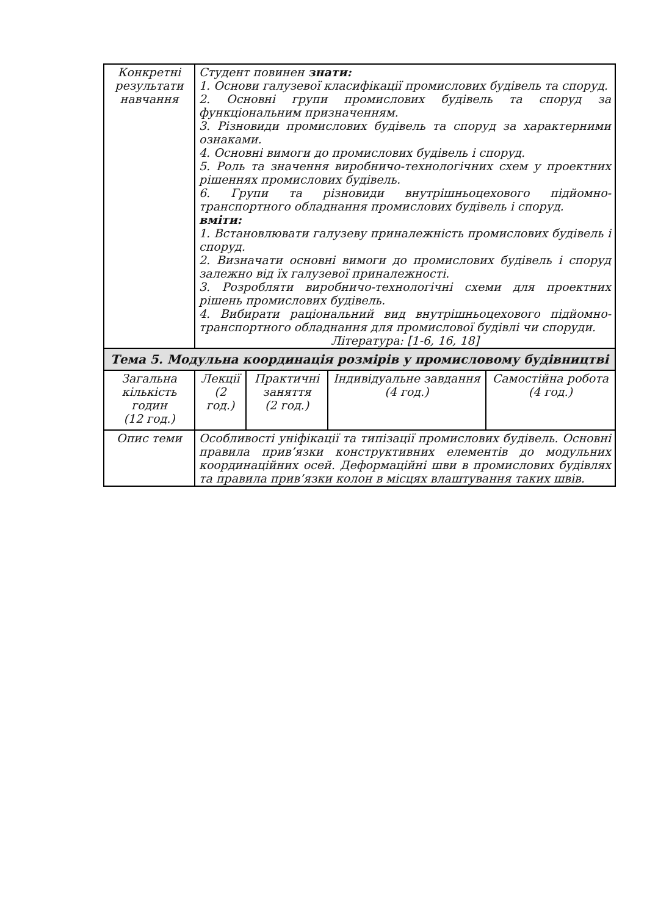| Конкретні результати навчання | Студент повинен знати: 1. Основи галузевої класифікації промислових будівель та споруд. 2. Основні групи промислових будівель та споруд за функціональним призначенням. 3. Різновиди промислових будівель та споруд за характерними ознаками. 4. Основні вимоги до промислових будівель і споруд. 5. Роль та значення виробничо-технологічних схем у проектних рішеннях промислових будівель. 6. Групи та різновиди внутрішньоцехового підйомно-транспортного обладнання промислових будівель і споруд. вміти: 1. Встановлювати галузеву приналежність промислових будівель і споруд. 2. Визначати основні вимоги до промислових будівель і споруд залежно від їх галузевої приналежності. 3. Розробляти виробничо-технологічні схеми для проектних рішень промислових будівель. 4. Вибирати раціональний вид внутрішньоцехового підйомно-транспортного обладнання для промислової будівлі чи споруди. Література: [1-6, 16, 18] | | | |
| Тема 5. Модульна координація розмірів у промисловому будівництві | | | | |
| Загальна кількість годин (12 год.) | Лекції (2 год.) | Практичні заняття (2 год.) | Індивідуальне завдання (4 год.) | Самостійна робота (4 год.) |
| Опис теми | Особливості уніфікації та типізації промислових будівель. Основні правила прив’язки конструктивних елементів до модульних координаційних осей. Деформаційні шви в промислових будівлях та правила прив’язки колон в місцях влаштування таких швів. | | | |